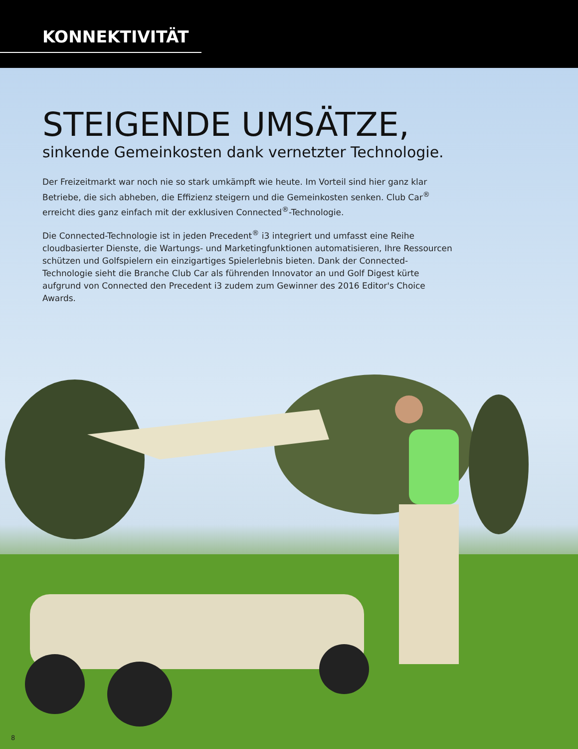KONNEKTIVITÄT
STEIGENDE UMSÄTZE,
sinkende Gemeinkosten dank vernetzter Technologie.
Der Freizeitmarkt war noch nie so stark umkämpft wie heute. Im Vorteil sind hier ganz klar Betriebe, die sich abheben, die Effizienz steigern und die Gemeinkosten senken. Club Car<sup>®</sup> erreicht dies ganz einfach mit der exklusiven Connected<sup>®</sup>-Technologie.
Die Connected-Technologie ist in jeden Precedent<sup>®</sup> i3 integriert und umfasst eine Reihe cloudbasierter Dienste, die Wartungs- und Marketingfunktionen automatisieren, Ihre Ressourcen schützen und Golfspielern ein einzigartiges Spielerlebnis bieten. Dank der Connected-Technologie sieht die Branche Club Car als führenden Innovator an und Golf Digest kürte aufgrund von Connected den Precedent i3 zudem zum Gewinner des 2016 Editor's Choice Awards.
8